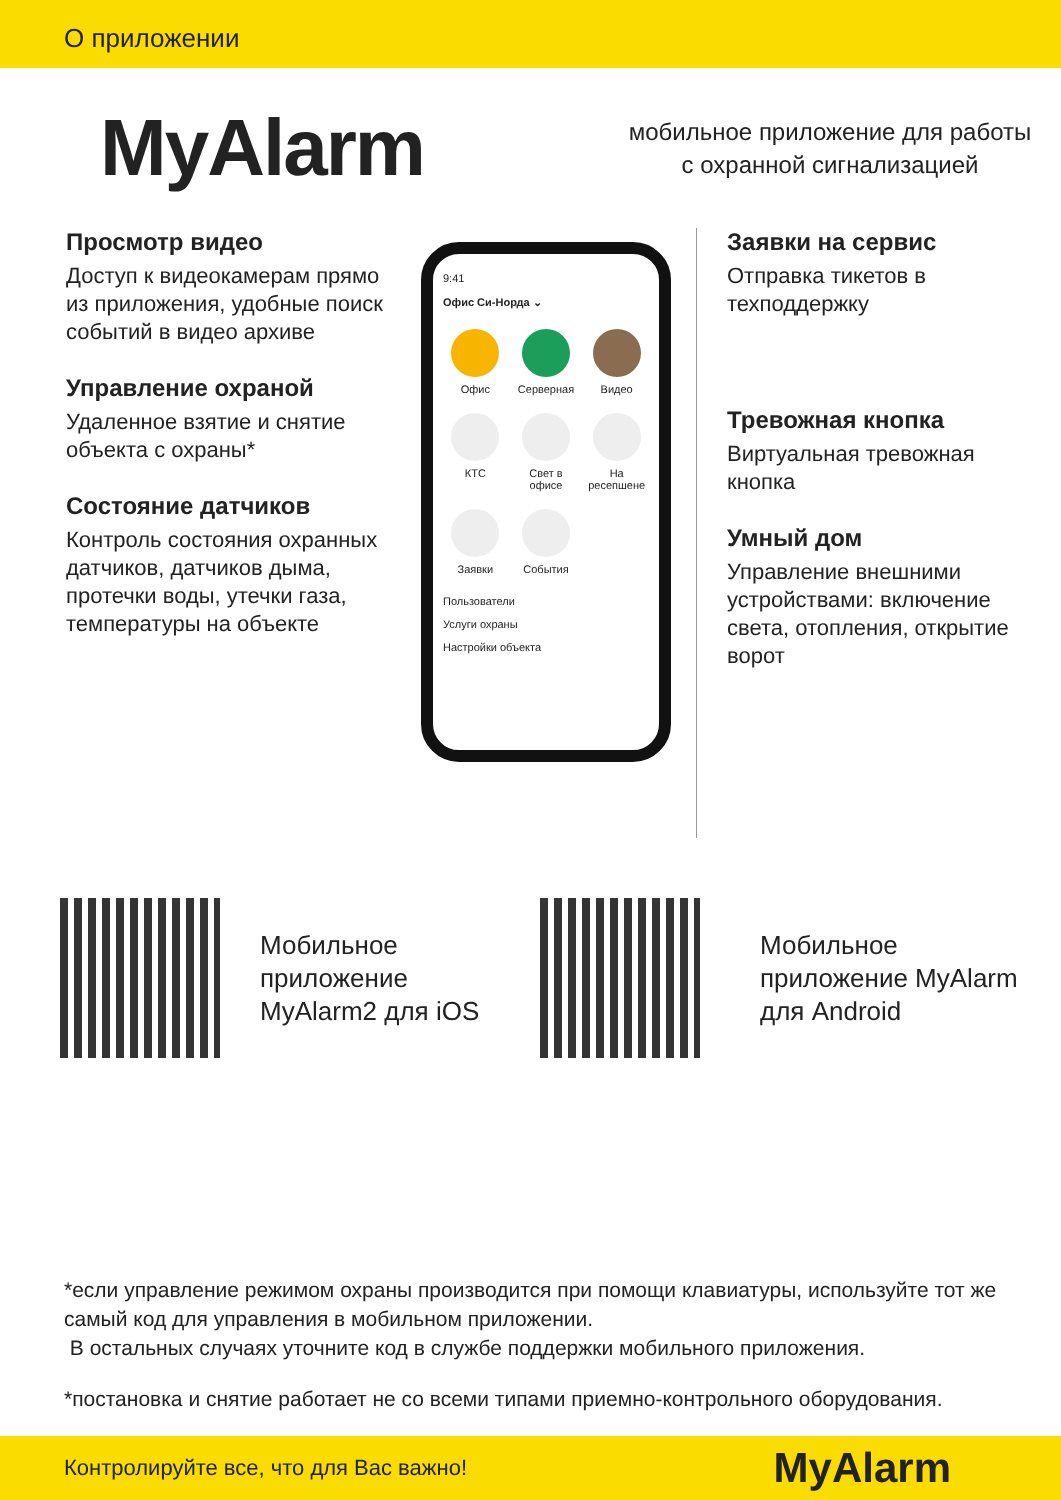О приложении
MyAlarm
мобильное приложение для работы
с охранной сигнализацией
Просмотр видео
Доступ к видеокамерам прямо из приложения, удобные поиск событий в видео архиве
Управление охраной
Удаленное взятие и снятие объекта с охраны*
Состояние датчиков
Контроль состояния охранных датчиков, датчиков дыма, протечки воды, утечки газа, температуры на объекте
9:41
Офис Си-Норда ⌄
Офис
Серверная
Видео
КТС
Свет в офисе
На ресепшене
Заявки
События
Пользователи
Услуги охраны
Настройки объекта
Заявки на сервис
Отправка тикетов в техподдержку
Тревожная кнопка
Виртуальная тревожная кнопка
Умный дом
Управление внешними устройствами: включение света, отопления, открытие ворот
Мобильное приложение MyAlarm2 для iOS
Мобильное приложение MyAlarm для Android
*если управление режимом охраны производится при помощи клавиатуры, используйте тот же самый код для управления в мобильном приложении.
В остальных случаях уточните код в службе поддержки мобильного приложения.
*постановка и снятие работает не со всеми типами приемно-контрольного оборудования.
Контролируйте все, что для Вас важно! MyAlarm